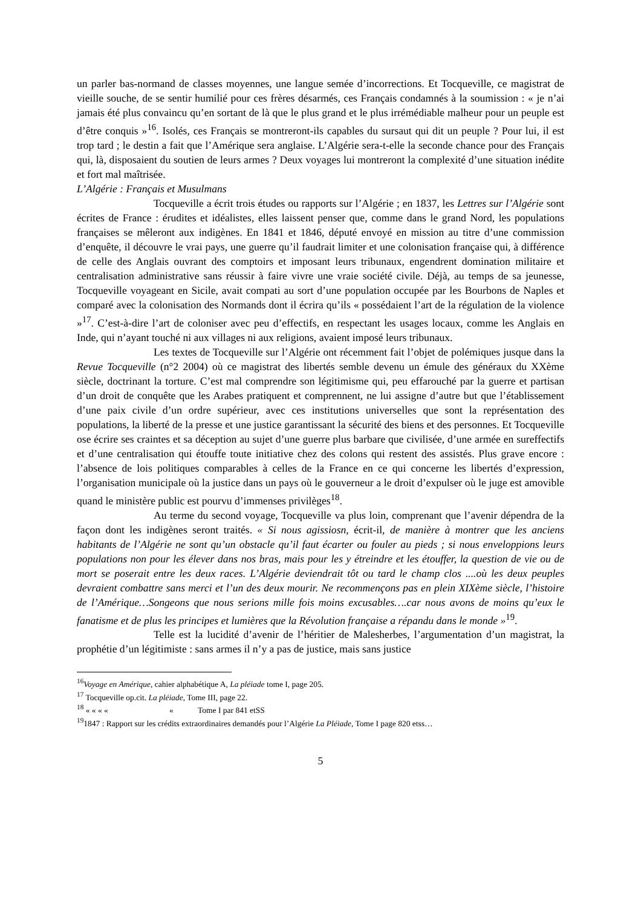un parler bas-normand de classes moyennes, une langue semée d’incorrections. Et Tocqueville, ce magistrat de vieille souche, de se sentir humilié pour ces frères désarmés, ces Français condamnés à la soumission : « je n’ai jamais été plus convaincu qu’en sortant de là que le plus grand et le plus irrémédiable malheur pour un peuple est d’être conquis »<sup>16</sup>. Isolés, ces Français se montreront-ils capables du sursaut qui dit un peuple ? Pour lui, il est trop tard ; le destin a fait que l’Amérique sera anglaise. L’Algérie sera-t-elle la seconde chance pour des Français qui, là, disposaient du soutien de leurs armes ? Deux voyages lui montreront la complexité d’une situation inédite et fort mal maîtrisée.
L’Algérie : Français et Musulmans
Tocqueville a écrit trois études ou rapports sur l’Algérie ; en 1837, les Lettres sur l’Algérie sont écrites de France : érudites et idéalistes, elles laissent penser que, comme dans le grand Nord, les populations françaises se mêleront aux indigènes. En 1841 et 1846, député envoyé en mission au titre d’une commission d’enquête, il découvre le vrai pays, une guerre qu’il faudrait limiter et une colonisation française qui, à différence de celle des Anglais ouvrant des comptoirs et imposant leurs tribunaux, engendrent domination militaire et centralisation administrative sans réussir à faire vivre une vraie société civile. Déjà, au temps de sa jeunesse, Tocqueville voyageant en Sicile, avait compati au sort d’une population occupée par les Bourbons de Naples et comparé avec la colonisation des Normands dont il écrira qu’ils « possédaient l’art de la régulation de la violence »<sup>17</sup>. C’est-à-dire l’art de coloniser avec peu d’effectifs, en respectant les usages locaux, comme les Anglais en Inde, qui n’ayant touché ni aux villages ni aux religions, avaient imposé leurs tribunaux.
Les textes de Tocqueville sur l’Algérie ont récemment fait l’objet de polémiques jusque dans la Revue Tocqueville (n°2 2004) où ce magistrat des libertés semble devenu un émule des généraux du XXème siècle, doctrinant la torture. C’est mal comprendre son légitimisme qui, peu effarouché par la guerre et partisan d’un droit de conquête que les Arabes pratiquent et comprennent, ne lui assigne d’autre but que l’établissement d’une paix civile d’un ordre supérieur, avec ces institutions universelles que sont la représentation des populations, la liberté de la presse et une justice garantissant la sécurité des biens et des personnes. Et Tocqueville ose écrire ses craintes et sa déception au sujet d’une guerre plus barbare que civilisée, d’une armée en sureffectifs et d’une centralisation qui étouffe toute initiative chez des colons qui restent des assistés. Plus grave encore : l’absence de lois politiques comparables à celles de la France en ce qui concerne les libertés d’expression, l’organisation municipale où la justice dans un pays où le gouverneur a le droit d’expulser où le juge est amovible quand le ministère public est pourvu d’immenses privilèges<sup>18</sup>.
Au terme du second voyage, Tocqueville va plus loin, comprenant que l’avenir dépendra de la façon dont les indigènes seront traités. « Si nous agissiosn, écrit-il, de manière à montrer que les anciens habitants de l’Algérie ne sont qu’un obstacle qu’il faut écarter ou fouler au pieds ; si nous enveloppions leurs populations non pour les élever dans nos bras, mais pour les y étreindre et les étouffer, la question de vie ou de mort se poserait entre les deux races. L’Algérie deviendrait tôt ou tard le champ clos ....où les deux peuples devraient combattre sans merci et l’un des deux mourir. Ne recommençons pas en plein XIXème siècle, l’histoire de l’Amérique…Songeons que nous serions mille fois moins excusables….car nous avons de moins qu’eux le fanatisme et de plus les principes et lumières que la Révolution française a répandu dans le monde »<sup>19</sup>.
Telle est la lucidité d’avenir de l’héritier de Malesherbes, l’argumentation d’un magistrat, la prophétie d’un légitimiste : sans armes il n’y a pas de justice, mais sans justice
<sup>16</sup> Voyage en Amérique, cahier alphabétique A, La pléiade tome I, page 205.
<sup>17</sup> Tocqueville op.cit. La pléiade, Tome III, page 22.
<sup>18</sup> « « « « « Tome I par 841 etSS
<sup>19</sup> 1847 : Rapport sur les crédits extraordinaires demandés pour l’Algérie La Pléiade, Tome I page 820 etss…
5